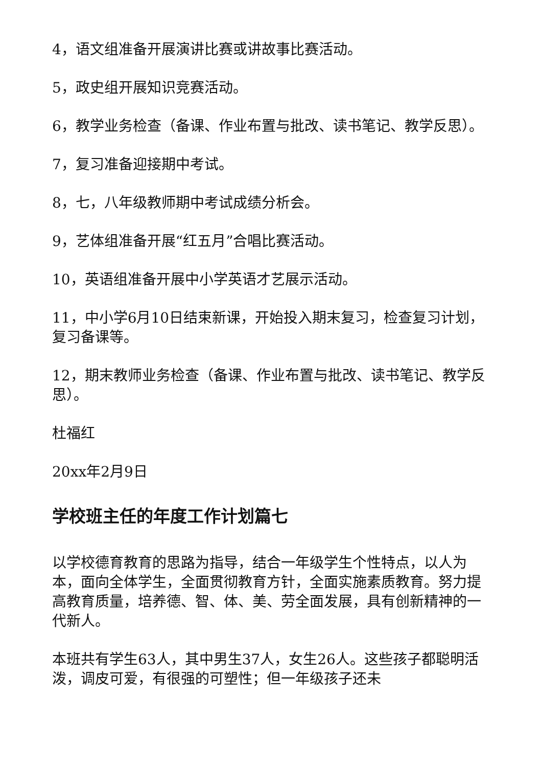4，语文组准备开展演讲比赛或讲故事比赛活动。
5，政史组开展知识竞赛活动。
6，教学业务检查（备课、作业布置与批改、读书笔记、教学反思）。
7，复习准备迎接期中考试。
8，七，八年级教师期中考试成绩分析会。
9，艺体组准备开展“红五月”合唱比赛活动。
10，英语组准备开展中小学英语才艺展示活动。
11，中小学6月10日结束新课，开始投入期末复习，检查复习计划，复习备课等。
12，期末教师业务检查（备课、作业布置与批改、读书笔记、教学反思）。
杜福红
20xx年2月9日
学校班主任的年度工作计划篇七
以学校德育教育的思路为指导，结合一年级学生个性特点，以人为本，面向全体学生，全面贯彻教育方针，全面实施素质教育。努力提高教育质量，培养德、智、体、美、劳全面发展，具有创新精神的一代新人。
本班共有学生63人，其中男生37人，女生26人。这些孩子都聪明活泼，调皮可爱，有很强的可塑性；但一年级孩子还未